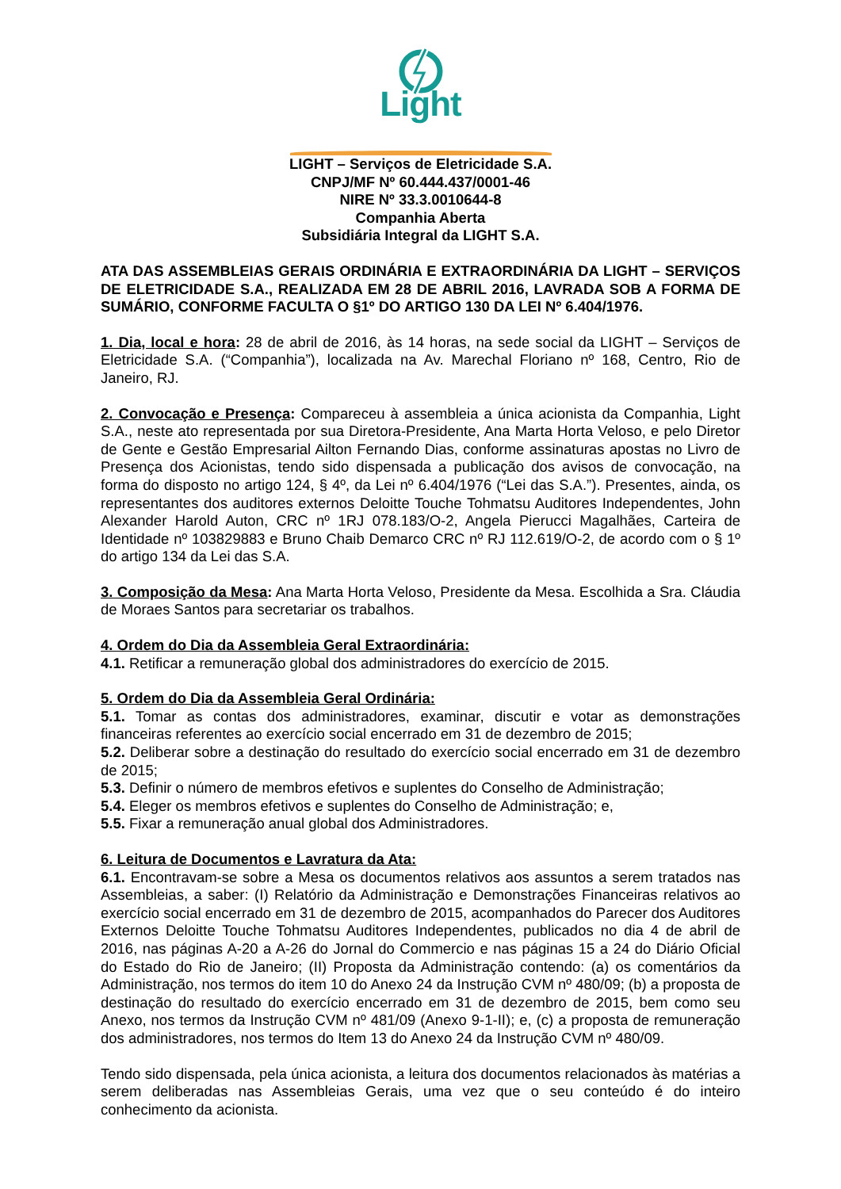Light
LIGHT – Serviços de Eletricidade S.A.
CNPJ/MF Nº 60.444.437/0001-46
NIRE Nº 33.3.0010644-8
Companhia Aberta
Subsidiária Integral da LIGHT S.A.
ATA DAS ASSEMBLEIAS GERAIS ORDINÁRIA E EXTRAORDINÁRIA DA LIGHT – SERVIÇOS DE ELETRICIDADE S.A., REALIZADA EM 28 DE ABRIL 2016, LAVRADA SOB A FORMA DE SUMÁRIO, CONFORME FACULTA O §1º DO ARTIGO 130 DA LEI Nº 6.404/1976.
1. Dia, local e hora: 28 de abril de 2016, às 14 horas, na sede social da LIGHT – Serviços de Eletricidade S.A. (“Companhia”), localizada na Av. Marechal Floriano nº 168, Centro, Rio de Janeiro, RJ.
2. Convocação e Presença: Compareceu à assembleia a única acionista da Companhia, Light S.A., neste ato representada por sua Diretora-Presidente, Ana Marta Horta Veloso, e pelo Diretor de Gente e Gestão Empresarial Ailton Fernando Dias, conforme assinaturas apostas no Livro de Presença dos Acionistas, tendo sido dispensada a publicação dos avisos de convocação, na forma do disposto no artigo 124, § 4º, da Lei nº 6.404/1976 (“Lei das S.A.”). Presentes, ainda, os representantes dos auditores externos Deloitte Touche Tohmatsu Auditores Independentes, John Alexander Harold Auton, CRC nº 1RJ 078.183/O-2, Angela Pierucci Magalhães, Carteira de Identidade nº 103829883 e Bruno Chaib Demarco CRC nº RJ 112.619/O-2, de acordo com o § 1º do artigo 134 da Lei das S.A.
3. Composição da Mesa: Ana Marta Horta Veloso, Presidente da Mesa. Escolhida a Sra. Cláudia de Moraes Santos para secretariar os trabalhos.
4. Ordem do Dia da Assembleia Geral Extraordinária:
4.1. Retificar a remuneração global dos administradores do exercício de 2015.
5. Ordem do Dia da Assembleia Geral Ordinária:
5.1. Tomar as contas dos administradores, examinar, discutir e votar as demonstrações financeiras referentes ao exercício social encerrado em 31 de dezembro de 2015;
5.2. Deliberar sobre a destinação do resultado do exercício social encerrado em 31 de dezembro de 2015;
5.3. Definir o número de membros efetivos e suplentes do Conselho de Administração;
5.4. Eleger os membros efetivos e suplentes do Conselho de Administração; e,
5.5. Fixar a remuneração anual global dos Administradores.
6. Leitura de Documentos e Lavratura da Ata:
6.1. Encontravam-se sobre a Mesa os documentos relativos aos assuntos a serem tratados nas Assembleias, a saber: (I) Relatório da Administração e Demonstrações Financeiras relativos ao exercício social encerrado em 31 de dezembro de 2015, acompanhados do Parecer dos Auditores Externos Deloitte Touche Tohmatsu Auditores Independentes, publicados no dia 4 de abril de 2016, nas páginas A-20 a A-26 do Jornal do Commercio e nas páginas 15 a 24 do Diário Oficial do Estado do Rio de Janeiro; (II) Proposta da Administração contendo: (a) os comentários da Administração, nos termos do item 10 do Anexo 24 da Instrução CVM nº 480/09; (b) a proposta de destinação do resultado do exercício encerrado em 31 de dezembro de 2015, bem como seu Anexo, nos termos da Instrução CVM nº 481/09 (Anexo 9-1-II); e, (c) a proposta de remuneração dos administradores, nos termos do Item 13 do Anexo 24 da Instrução CVM nº 480/09.
Tendo sido dispensada, pela única acionista, a leitura dos documentos relacionados às matérias a serem deliberadas nas Assembleias Gerais, uma vez que o seu conteúdo é do inteiro conhecimento da acionista.